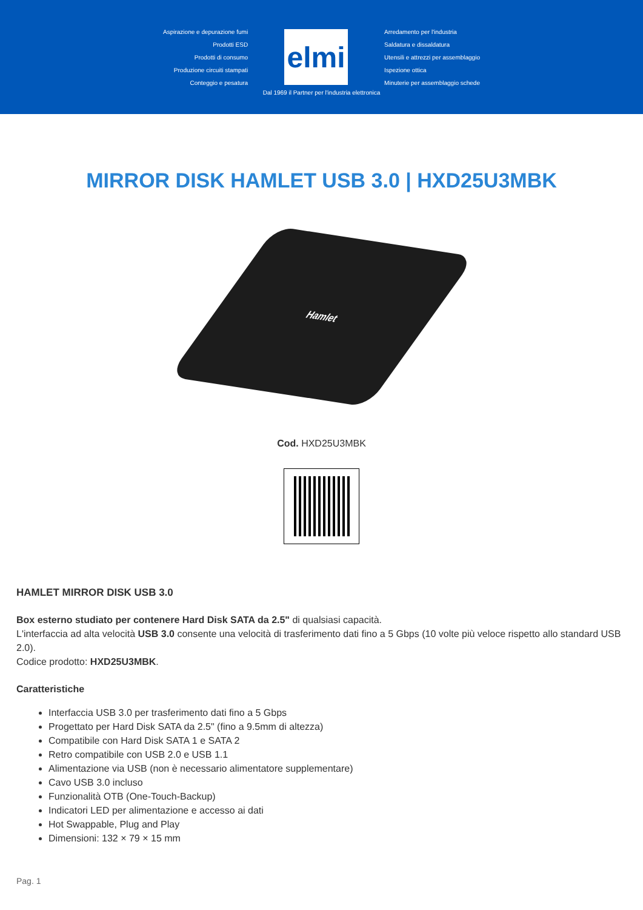Aspirazione e depurazione fumi
Prodotti ESD
Prodotti di consumo
Produzione circuiti stampati
Conteggio e pesatura
elmi
Arredamento per l'industria
Saldatura e dissaldatura
Utensili e attrezzi per assemblaggio
Ispezione ottica
Minuterie per assemblaggio schede
Dal 1969 il Partner per l'industria elettronica
MIRROR DISK HAMLET USB 3.0 | HXD25U3MBK
Hamlet
Cod. HXD25U3MBK
HAMLET MIRROR DISK USB 3.0
Box esterno studiato per contenere Hard Disk SATA da 2.5" di qualsiasi capacità.
L'interfaccia ad alta velocità USB 3.0 consente una velocità di trasferimento dati fino a 5 Gbps (10 volte più veloce rispetto allo standard USB 2.0).
Codice prodotto: HXD25U3MBK.
Caratteristiche
Interfaccia USB 3.0 per trasferimento dati fino a 5 Gbps
Progettato per Hard Disk SATA da 2.5" (fino a 9.5mm di altezza)
Compatibile con Hard Disk SATA 1 e SATA 2
Retro compatibile con USB 2.0 e USB 1.1
Alimentazione via USB (non è necessario alimentatore supplementare)
Cavo USB 3.0 incluso
Funzionalità OTB (One-Touch-Backup)
Indicatori LED per alimentazione e accesso ai dati
Hot Swappable, Plug and Play
Dimensioni: 132 × 79 × 15 mm
Pag. 1